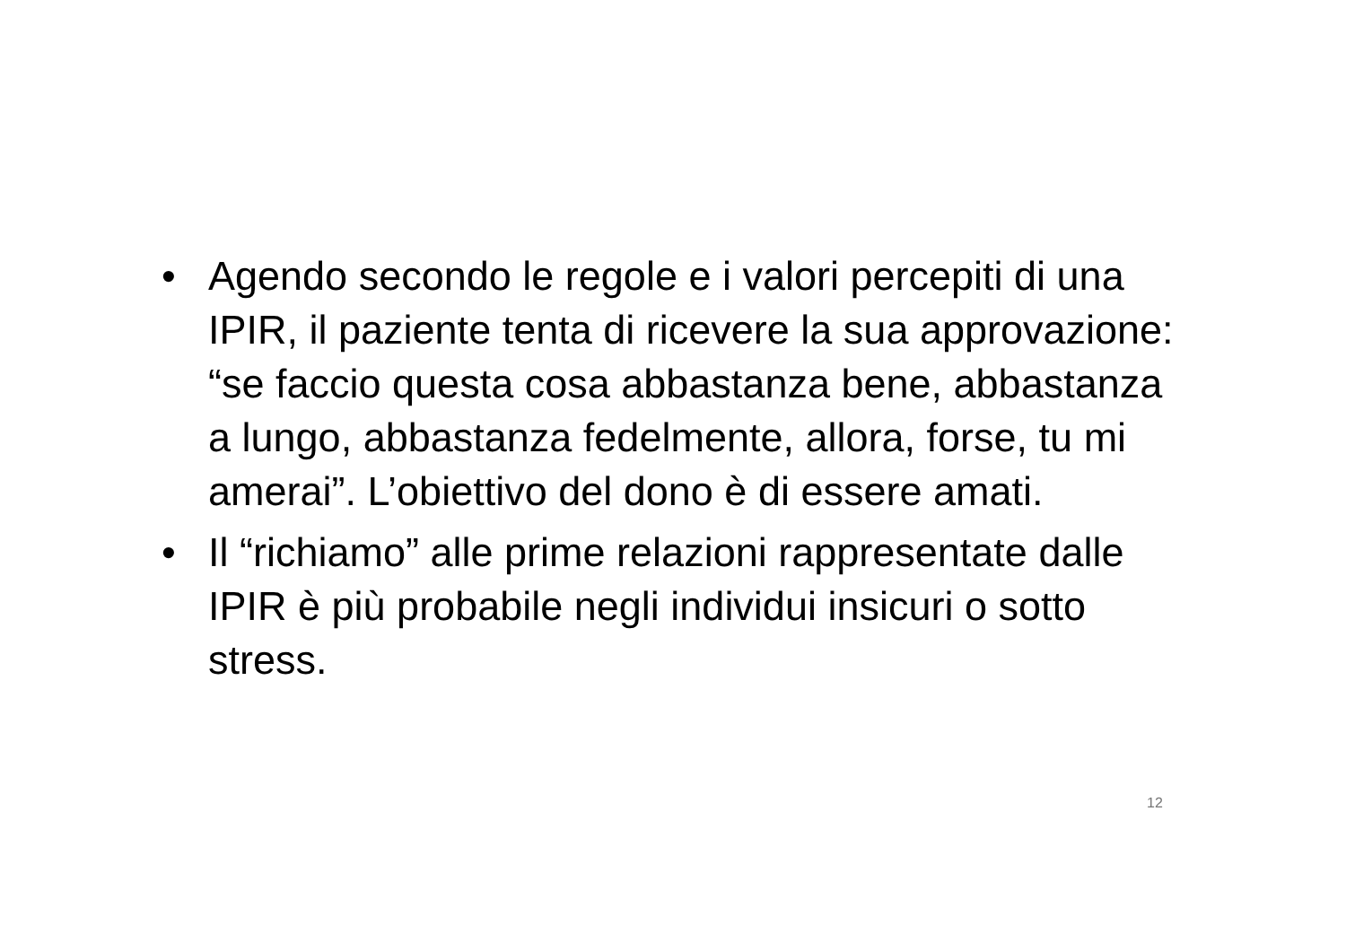• Agendo secondo le regole e i valori percepiti di una IPIR, il paziente tenta di ricevere la sua approvazione: “se faccio questa cosa abbastanza bene, abbastanza a lungo, abbastanza fedelmente, allora, forse, tu mi amerai”. L’obiettivo del dono è di essere amati.
• Il “richiamo” alle prime relazioni rappresentate dalle IPIR è più probabile negli individui insicuri o sotto stress.
12